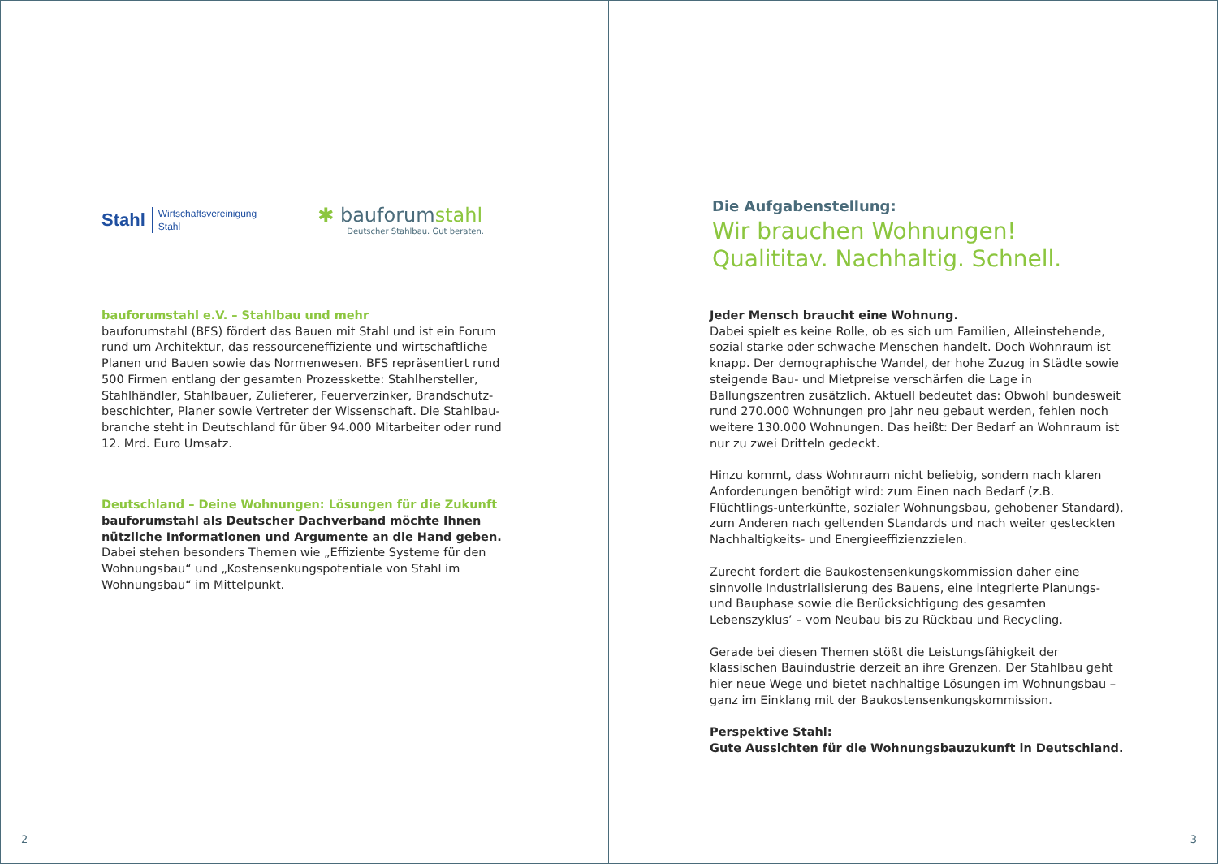Stahl Wirtschaftsvereinigung
Stahl
✱ bauforumstahl
Deutscher Stahlbau. Gut beraten.
bauforumstahl e.V. – Stahlbau und mehr
bauforumstahl (BFS) fördert das Bauen mit Stahl und ist ein Forum rund um Architektur, das ressourceneffiziente und wirtschaftliche Planen und Bauen sowie das Normenwesen. BFS repräsentiert rund 500 Firmen entlang der gesamten Prozesskette: Stahlhersteller, Stahlhändler, Stahlbauer, Zulieferer, Feuerverzinker, Brandschutz-beschichter, Planer sowie Vertreter der Wissenschaft. Die Stahlbau-branche steht in Deutschland für über 94.000 Mitarbeiter oder rund 12. Mrd. Euro Umsatz.
Deutschland – Deine Wohnungen: Lösungen für die Zukunft
bauforumstahl als Deutscher Dachverband möchte Ihnen nützliche Informationen und Argumente an die Hand geben.
Dabei stehen besonders Themen wie „Effiziente Systeme für den Wohnungsbau“ und „Kostensenkungspotentiale von Stahl im Wohnungsbau“ im Mittelpunkt.
2
Die Aufgabenstellung:
Wir brauchen Wohnungen!
Qualititav. Nachhaltig. Schnell.
Jeder Mensch braucht eine Wohnung.
Dabei spielt es keine Rolle, ob es sich um Familien, Alleinstehende, sozial starke oder schwache Menschen handelt. Doch Wohnraum ist knapp. Der demographische Wandel, der hohe Zuzug in Städte sowie steigende Bau- und Mietpreise verschärfen die Lage in Ballungszentren zusätzlich. Aktuell bedeutet das: Obwohl bundesweit rund 270.000 Wohnungen pro Jahr neu gebaut werden, fehlen noch weitere 130.000 Wohnungen. Das heißt: Der Bedarf an Wohnraum ist nur zu zwei Dritteln gedeckt.
Hinzu kommt, dass Wohnraum nicht beliebig, sondern nach klaren Anforderungen benötigt wird: zum Einen nach Bedarf (z.B. Flüchtlings-unterkünfte, sozialer Wohnungsbau, gehobener Standard), zum Anderen nach geltenden Standards und nach weiter gesteckten Nachhaltigkeits- und Energieeffizienzzielen.
Zurecht fordert die Baukostensenkungskommission daher eine sinnvolle Industrialisierung des Bauens, eine integrierte Planungs- und Bauphase sowie die Berücksichtigung des gesamten Lebenszyklus’ – vom Neubau bis zu Rückbau und Recycling.
Gerade bei diesen Themen stößt die Leistungsfähigkeit der klassischen Bauindustrie derzeit an ihre Grenzen. Der Stahlbau geht hier neue Wege und bietet nachhaltige Lösungen im Wohnungsbau – ganz im Einklang mit der Baukostensenkungskommission.
Perspektive Stahl:
Gute Aussichten für die Wohnungsbauzukunft in Deutschland.
3